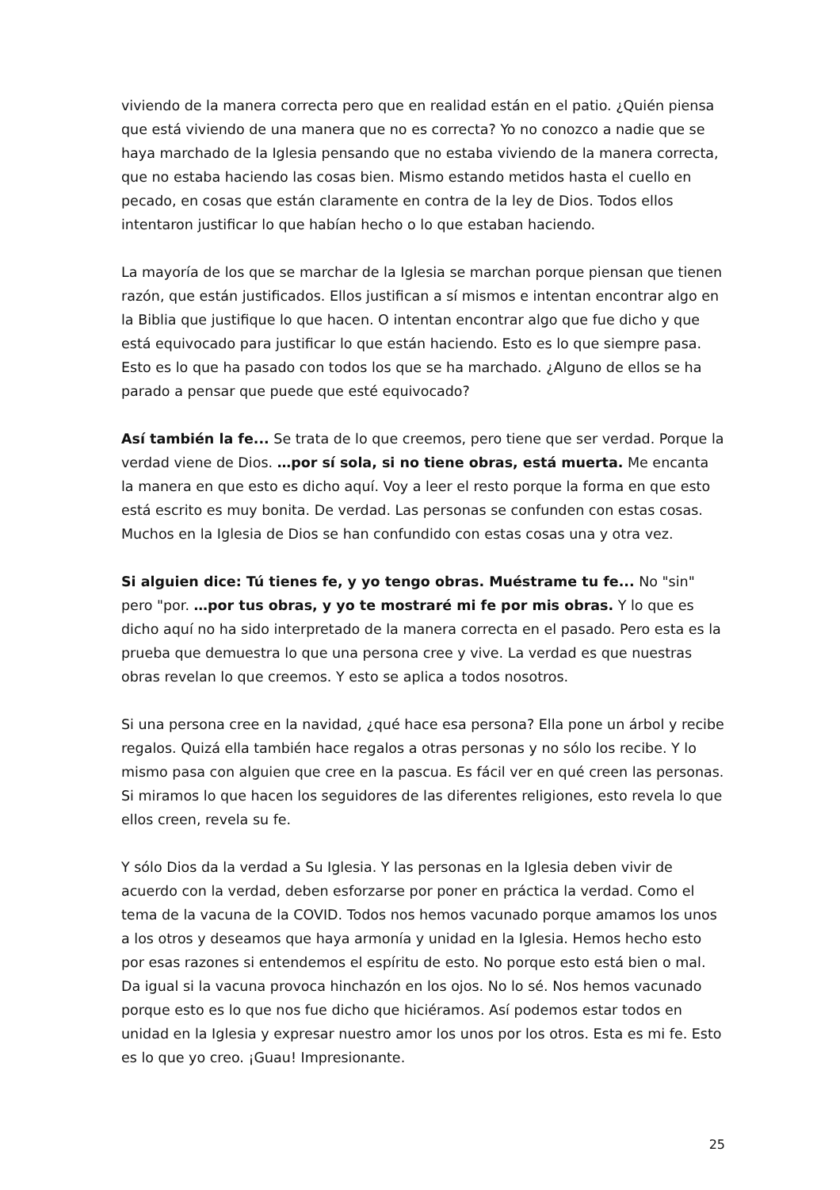viviendo de la manera correcta pero que en realidad están en el patio. ¿Quién piensa que está viviendo de una manera que no es correcta? Yo no conozco a nadie que se haya marchado de la Iglesia pensando que no estaba viviendo de la manera correcta, que no estaba haciendo las cosas bien. Mismo estando metidos hasta el cuello en pecado, en cosas que están claramente en contra de la ley de Dios. Todos ellos intentaron justificar lo que habían hecho o lo que estaban haciendo.
La mayoría de los que se marchar de la Iglesia se marchan porque piensan que tienen razón, que están justificados. Ellos justifican a sí mismos e intentan encontrar algo en la Biblia que justifique lo que hacen. O intentan encontrar algo que fue dicho y que está equivocado para justificar lo que están haciendo. Esto es lo que siempre pasa. Esto es lo que ha pasado con todos los que se ha marchado. ¿Alguno de ellos se ha parado a pensar que puede que esté equivocado?
Así también la fe... Se trata de lo que creemos, pero tiene que ser verdad. Porque la verdad viene de Dios. …por sí sola, si no tiene obras, está muerta. Me encanta la manera en que esto es dicho aquí. Voy a leer el resto porque la forma en que esto está escrito es muy bonita. De verdad. Las personas se confunden con estas cosas. Muchos en la Iglesia de Dios se han confundido con estas cosas una y otra vez.
Si alguien dice: Tú tienes fe, y yo tengo obras. Muéstrame tu fe... No "sin" pero "por. …por tus obras, y yo te mostraré mi fe por mis obras. Y lo que es dicho aquí no ha sido interpretado de la manera correcta en el pasado. Pero esta es la prueba que demuestra lo que una persona cree y vive. La verdad es que nuestras obras revelan lo que creemos. Y esto se aplica a todos nosotros.
Si una persona cree en la navidad, ¿qué hace esa persona? Ella pone un árbol y recibe regalos. Quizá ella también hace regalos a otras personas y no sólo los recibe. Y lo mismo pasa con alguien que cree en la pascua. Es fácil ver en qué creen las personas. Si miramos lo que hacen los seguidores de las diferentes religiones, esto revela lo que ellos creen, revela su fe.
Y sólo Dios da la verdad a Su Iglesia. Y las personas en la Iglesia deben vivir de acuerdo con la verdad, deben esforzarse por poner en práctica la verdad. Como el tema de la vacuna de la COVID. Todos nos hemos vacunado porque amamos los unos a los otros y deseamos que haya armonía y unidad en la Iglesia. Hemos hecho esto por esas razones si entendemos el espíritu de esto. No porque esto está bien o mal. Da igual si la vacuna provoca hinchazón en los ojos. No lo sé. Nos hemos vacunado porque esto es lo que nos fue dicho que hiciéramos. Así podemos estar todos en unidad en la Iglesia y expresar nuestro amor los unos por los otros. Esta es mi fe. Esto es lo que yo creo. ¡Guau! Impresionante.
25